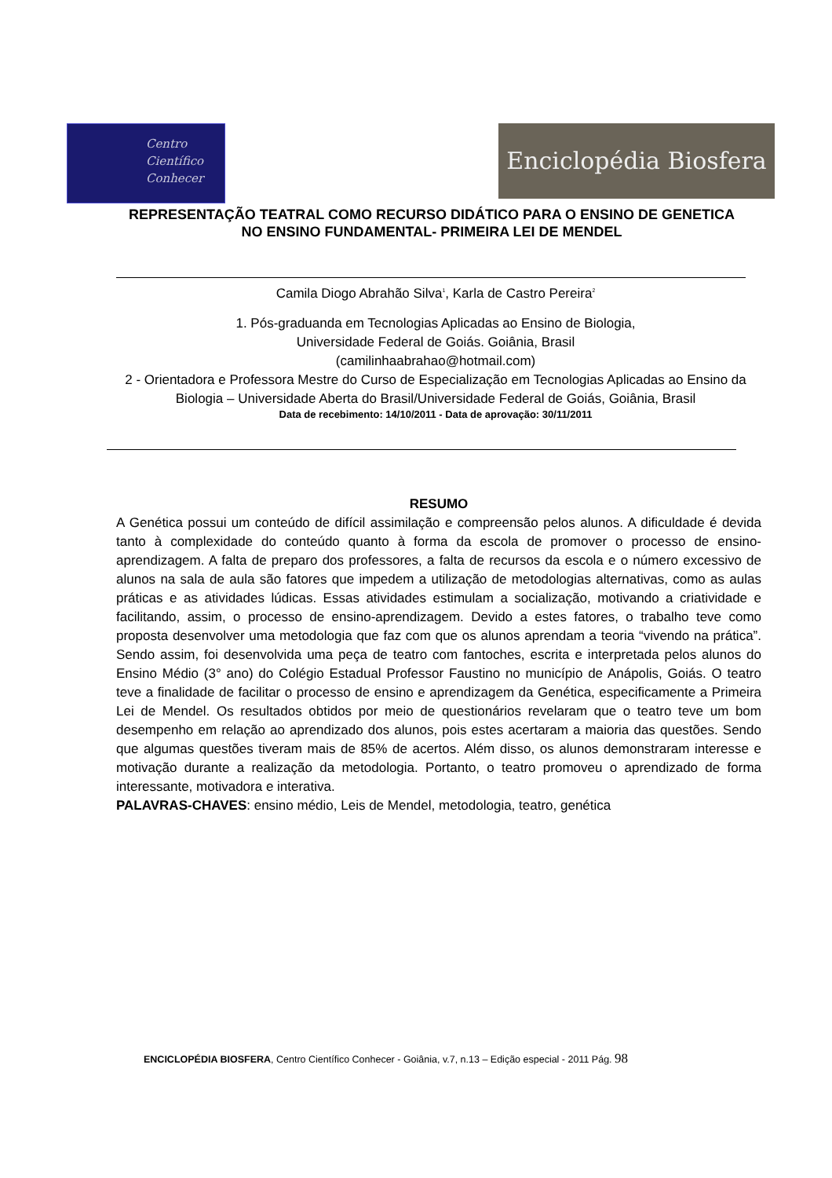Centro
Científico
Conhecer
Enciclopédia Biosfera
REPRESENTAÇÃO TEATRAL COMO RECURSO DIDÁTICO PARA O ENSINO DE GENETICA NO ENSINO FUNDAMENTAL- PRIMEIRA LEI DE MENDEL
Camila Diogo Abrahão Silva<sup>1</sup>, Karla de Castro Pereira<sup>2</sup>
1. Pós-graduanda em Tecnologias Aplicadas ao Ensino de Biologia,
Universidade Federal de Goiás. Goiânia, Brasil
(camilinhaabrahao@hotmail.com)
2 - Orientadora e Professora Mestre do Curso de Especialização em Tecnologias Aplicadas ao Ensino da Biologia – Universidade Aberta do Brasil/Universidade Federal de Goiás, Goiânia, Brasil
Data de recebimento: 14/10/2011 - Data de aprovação: 30/11/2011
RESUMO
A Genética possui um conteúdo de difícil assimilação e compreensão pelos alunos. A dificuldade é devida tanto à complexidade do conteúdo quanto à forma da escola de promover o processo de ensino-aprendizagem. A falta de preparo dos professores, a falta de recursos da escola e o número excessivo de alunos na sala de aula são fatores que impedem a utilização de metodologias alternativas, como as aulas práticas e as atividades lúdicas. Essas atividades estimulam a socialização, motivando a criatividade e facilitando, assim, o processo de ensino-aprendizagem. Devido a estes fatores, o trabalho teve como proposta desenvolver uma metodologia que faz com que os alunos aprendam a teoria “vivendo na prática”. Sendo assim, foi desenvolvida uma peça de teatro com fantoches, escrita e interpretada pelos alunos do Ensino Médio (3° ano) do Colégio Estadual Professor Faustino no município de Anápolis, Goiás. O teatro teve a finalidade de facilitar o processo de ensino e aprendizagem da Genética, especificamente a Primeira Lei de Mendel. Os resultados obtidos por meio de questionários revelaram que o teatro teve um bom desempenho em relação ao aprendizado dos alunos, pois estes acertaram a maioria das questões. Sendo que algumas questões tiveram mais de 85% de acertos. Além disso, os alunos demonstraram interesse e motivação durante a realização da metodologia. Portanto, o teatro promoveu o aprendizado de forma interessante, motivadora e interativa.
PALAVRAS-CHAVES: ensino médio, Leis de Mendel, metodologia, teatro, genética
ENCICLOPÉDIA BIOSFERA, Centro Científico Conhecer - Goiânia, v.7, n.13 – Edição especial - 2011 Pág. 98